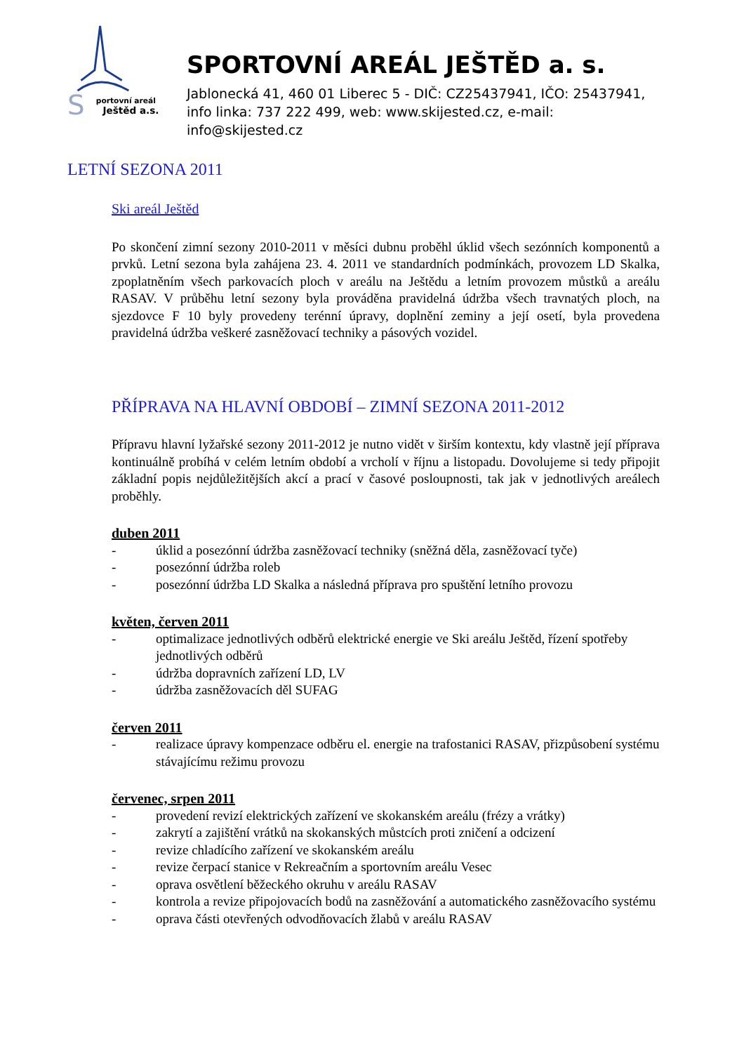S
portovní areál
Ještěd a.s.
SPORTOVNÍ AREÁL JEŠTĚD a. s.
Jablonecká 41, 460 01 Liberec 5 - DIČ: CZ25437941, IČO: 25437941,
info linka: 737 222 499, web: www.skijested.cz, e-mail: info@skijested.cz
LETNÍ SEZONA 2011
Ski areál Ještěd
Po skončení zimní sezony 2010-2011 v měsíci dubnu proběhl úklid všech sezónních komponentů a prvků. Letní sezona byla zahájena 23. 4. 2011 ve standardních podmínkách, provozem LD Skalka, zpoplatněním všech parkovacích ploch v areálu na Ještědu a letním provozem můstků a areálu RASAV. V průběhu letní sezony byla prováděna pravidelná údržba všech travnatých ploch, na sjezdovce F 10 byly provedeny terénní úpravy, doplnění zeminy a její osetí, byla provedena pravidelná údržba veškeré zasněžovací techniky a pásových vozidel.
PŘÍPRAVA NA HLAVNÍ OBDOBÍ – ZIMNÍ SEZONA 2011-2012
Přípravu hlavní lyžařské sezony 2011-2012 je nutno vidět v širším kontextu, kdy vlastně její příprava kontinuálně probíhá v celém letním období a vrcholí v říjnu a listopadu. Dovolujeme si tedy připojit základní popis nejdůležitějších akcí a prací v časové posloupnosti, tak jak v jednotlivých areálech proběhly.
duben 2011
- úklid a posezónní údržba zasněžovací techniky (sněžná děla, zasněžovací tyče)
- posezónní údržba roleb
- posezónní údržba LD Skalka a následná příprava pro spuštění letního provozu
květen, červen 2011
- optimalizace jednotlivých odběrů elektrické energie ve Ski areálu Ještěd, řízení spotřeby jednotlivých odběrů
- údržba dopravních zařízení LD, LV
- údržba zasněžovacích děl SUFAG
červen 2011
- realizace úpravy kompenzace odběru el. energie na trafostanici RASAV, přizpůsobení systému stávajícímu režimu provozu
červenec, srpen 2011
- provedení revizí elektrických zařízení ve skokanském areálu (frézy a vrátky)
- zakrytí a zajištění vrátků na skokanských můstcích proti zničení a odcizení
- revize chladícího zařízení ve skokanském areálu
- revize čerpací stanice v Rekreačním a sportovním areálu Vesec
- oprava osvětlení běžeckého okruhu v areálu RASAV
- kontrola a revize připojovacích bodů na zasněžování a automatického zasněžovacího systému
- oprava části otevřených odvodňovacích žlabů v areálu RASAV